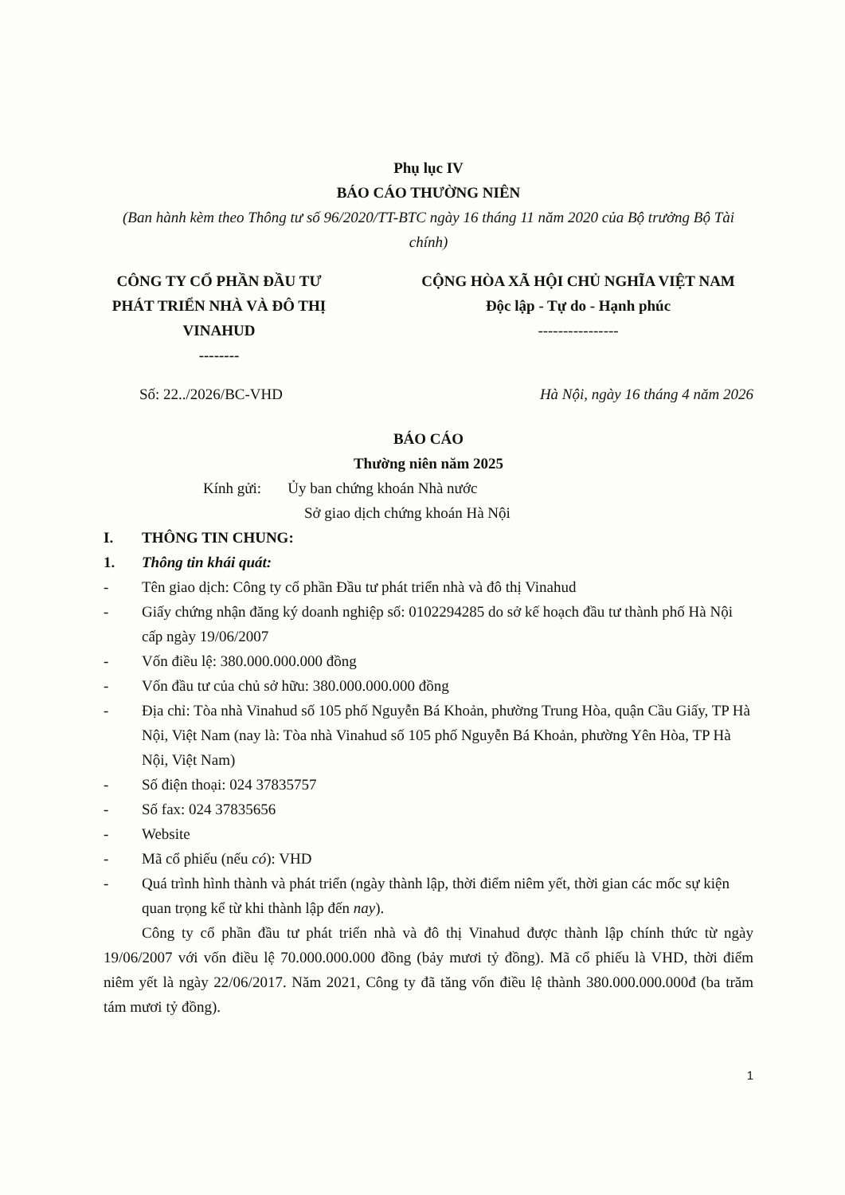Phụ lục IV
BÁO CÁO THƯỜNG NIÊN
(Ban hành kèm theo Thông tư số 96/2020/TT-BTC ngày 16 tháng 11 năm 2020 của Bộ trưởng Bộ Tài chính)
CÔNG TY CỔ PHẦN ĐẦU TƯ PHÁT TRIỂN NHÀ VÀ ĐÔ THỊ VINAHUD
--------
CỘNG HÒA XÃ HỘI CHỦ NGHĨA VIỆT NAM
Độc lập - Tự do - Hạnh phúc
----------------
Số: 22../2026/BC-VHD Hà Nội, ngày 16 tháng 4 năm 2026
BÁO CÁO
Thường niên năm 2025
Kính gửi: Ủy ban chứng khoán Nhà nước
Sở giao dịch chứng khoán Hà Nội
I. THÔNG TIN CHUNG:
1. Thông tin khái quát:
- Tên giao dịch: Công ty cổ phần Đầu tư phát triển nhà và đô thị Vinahud
- Giấy chứng nhận đăng ký doanh nghiệp số: 0102294285 do sở kế hoạch đầu tư thành phố Hà Nội cấp ngày 19/06/2007
- Vốn điều lệ: 380.000.000.000 đồng
- Vốn đầu tư của chủ sở hữu: 380.000.000.000 đồng
- Địa chỉ: Tòa nhà Vinahud số 105 phố Nguyễn Bá Khoản, phường Trung Hòa, quận Cầu Giấy, TP Hà Nội, Việt Nam (nay là: Tòa nhà Vinahud số 105 phố Nguyễn Bá Khoản, phường Yên Hòa, TP Hà Nội, Việt Nam)
- Số điện thoại: 024 37835757
- Số fax: 024 37835656
- Website
- Mã cổ phiếu (nếu có): VHD
- Quá trình hình thành và phát triển (ngày thành lập, thời điểm niêm yết, thời gian các mốc sự kiện quan trọng kể từ khi thành lập đến nay).
Công ty cổ phần đầu tư phát triển nhà và đô thị Vinahud được thành lập chính thức từ ngày 19/06/2007 với vốn điều lệ 70.000.000.000 đồng (bảy mươi tỷ đồng). Mã cổ phiếu là VHD, thời điểm niêm yết là ngày 22/06/2017. Năm 2021, Công ty đã tăng vốn điều lệ thành 380.000.000.000đ (ba trăm tám mươi tỷ đồng).
1